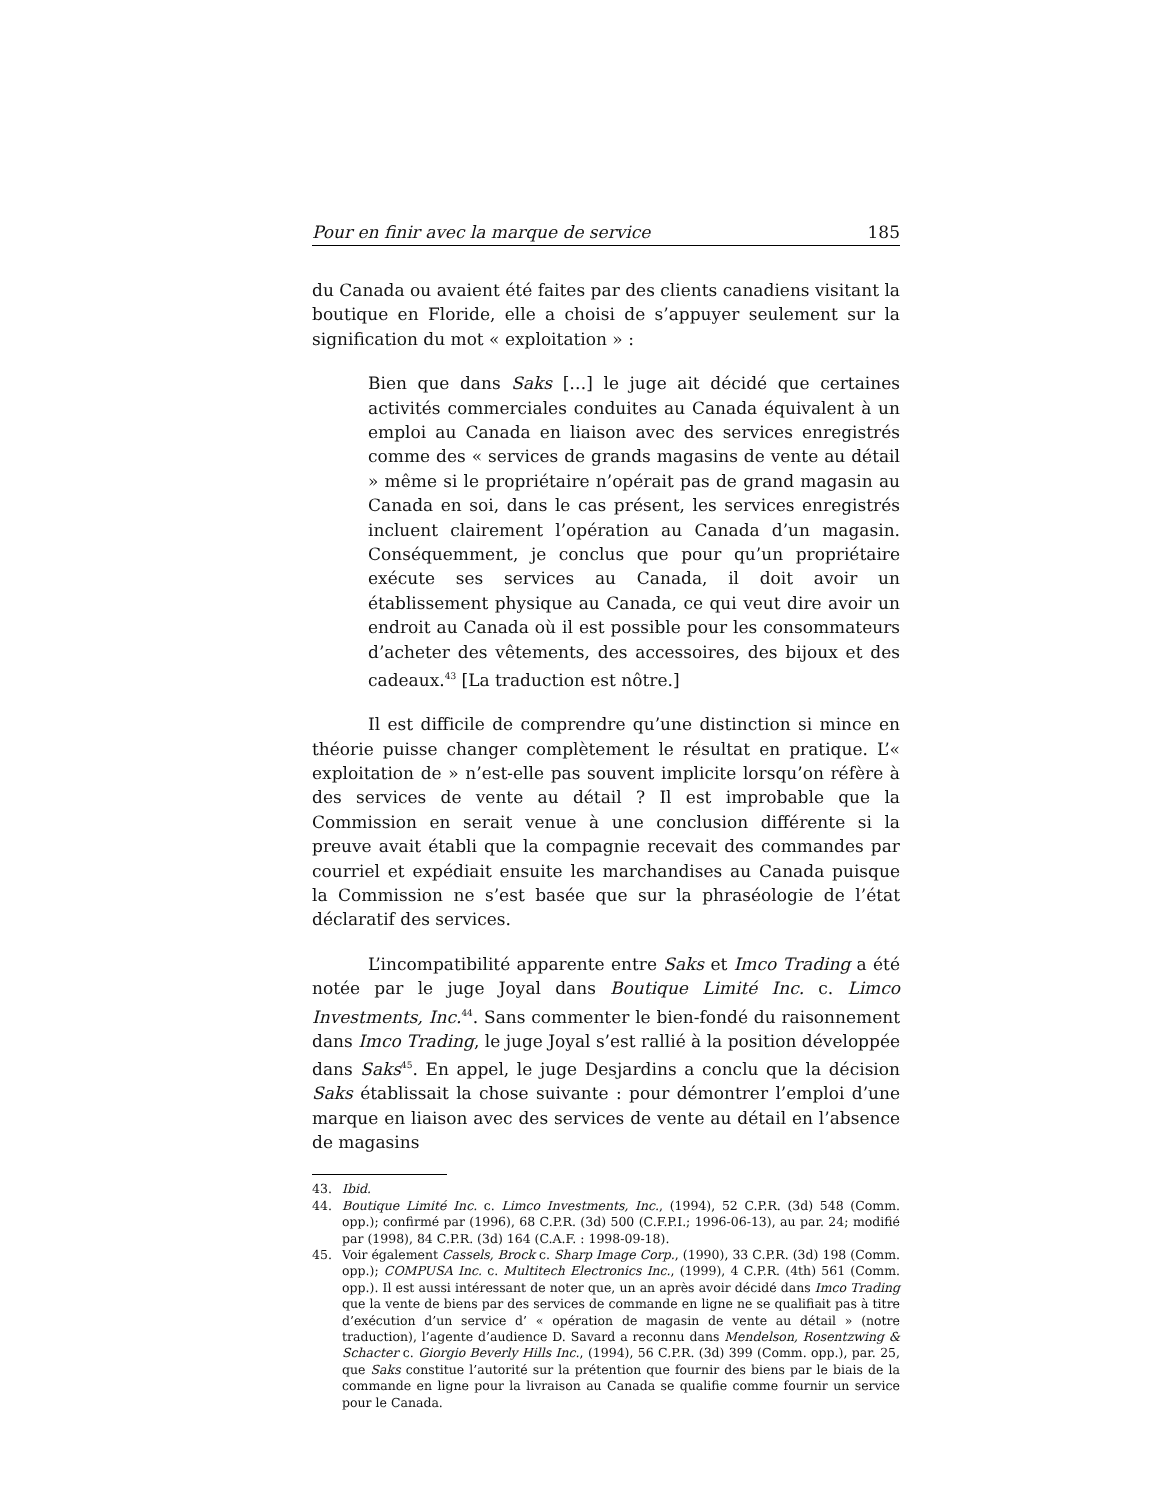Pour en finir avec la marque de service 185
du Canada ou avaient été faites par des clients canadiens visitant la boutique en Floride, elle a choisi de s’appuyer seulement sur la signification du mot « exploitation » :
Bien que dans Saks […] le juge ait décidé que certaines activités commerciales conduites au Canada équivalent à un emploi au Canada en liaison avec des services enregistrés comme des « services de grands magasins de vente au détail » même si le propriétaire n’opérait pas de grand magasin au Canada en soi, dans le cas présent, les services enregistrés incluent clairement l’opération au Canada d’un magasin. Conséquemment, je conclus que pour qu’un propriétaire exécute ses services au Canada, il doit avoir un établissement physique au Canada, ce qui veut dire avoir un endroit au Canada où il est possible pour les consommateurs d’acheter des vêtements, des accessoires, des bijoux et des cadeaux.<sup>43</sup> [La traduction est nôtre.]
Il est difficile de comprendre qu’une distinction si mince en théorie puisse changer complètement le résultat en pratique. L’« exploitation de » n’est-elle pas souvent implicite lorsqu’on réfère à des services de vente au détail ? Il est improbable que la Commission en serait venue à une conclusion différente si la preuve avait établi que la compagnie recevait des commandes par courriel et expédiait ensuite les marchandises au Canada puisque la Commission ne s’est basée que sur la phraséologie de l’état déclaratif des services.
L’incompatibilité apparente entre Saks et Imco Trading a été notée par le juge Joyal dans Boutique Limité Inc. c. Limco Investments, Inc.<sup>44</sup>. Sans commenter le bien-fondé du raisonnement dans Imco Trading, le juge Joyal s’est rallié à la position développée dans Saks<sup>45</sup>. En appel, le juge Desjardins a conclu que la décision Saks établissait la chose suivante : pour démontrer l’emploi d’une marque en liaison avec des services de vente au détail en l’absence de magasins
43. Ibid.
44. Boutique Limité Inc. c. Limco Investments, Inc., (1994), 52 C.P.R. (3d) 548 (Comm. opp.); confirmé par (1996), 68 C.P.R. (3d) 500 (C.F.P.I.; 1996-06-13), au par. 24; modifié par (1998), 84 C.P.R. (3d) 164 (C.A.F. : 1998-09-18).
45. Voir également Cassels, Brock c. Sharp Image Corp., (1990), 33 C.P.R. (3d) 198 (Comm. opp.); COMPUSA Inc. c. Multitech Electronics Inc., (1999), 4 C.P.R. (4th) 561 (Comm. opp.). Il est aussi intéressant de noter que, un an après avoir décidé dans Imco Trading que la vente de biens par des services de commande en ligne ne se qualifiait pas à titre d’exécution d’un service d’ « opération de magasin de vente au détail » (notre traduction), l’agente d’audience D. Savard a reconnu dans Mendelson, Rosentzwing & Schacter c. Giorgio Beverly Hills Inc., (1994), 56 C.P.R. (3d) 399 (Comm. opp.), par. 25, que Saks constitue l’autorité sur la prétention que fournir des biens par le biais de la commande en ligne pour la livraison au Canada se qualifie comme fournir un service pour le Canada.